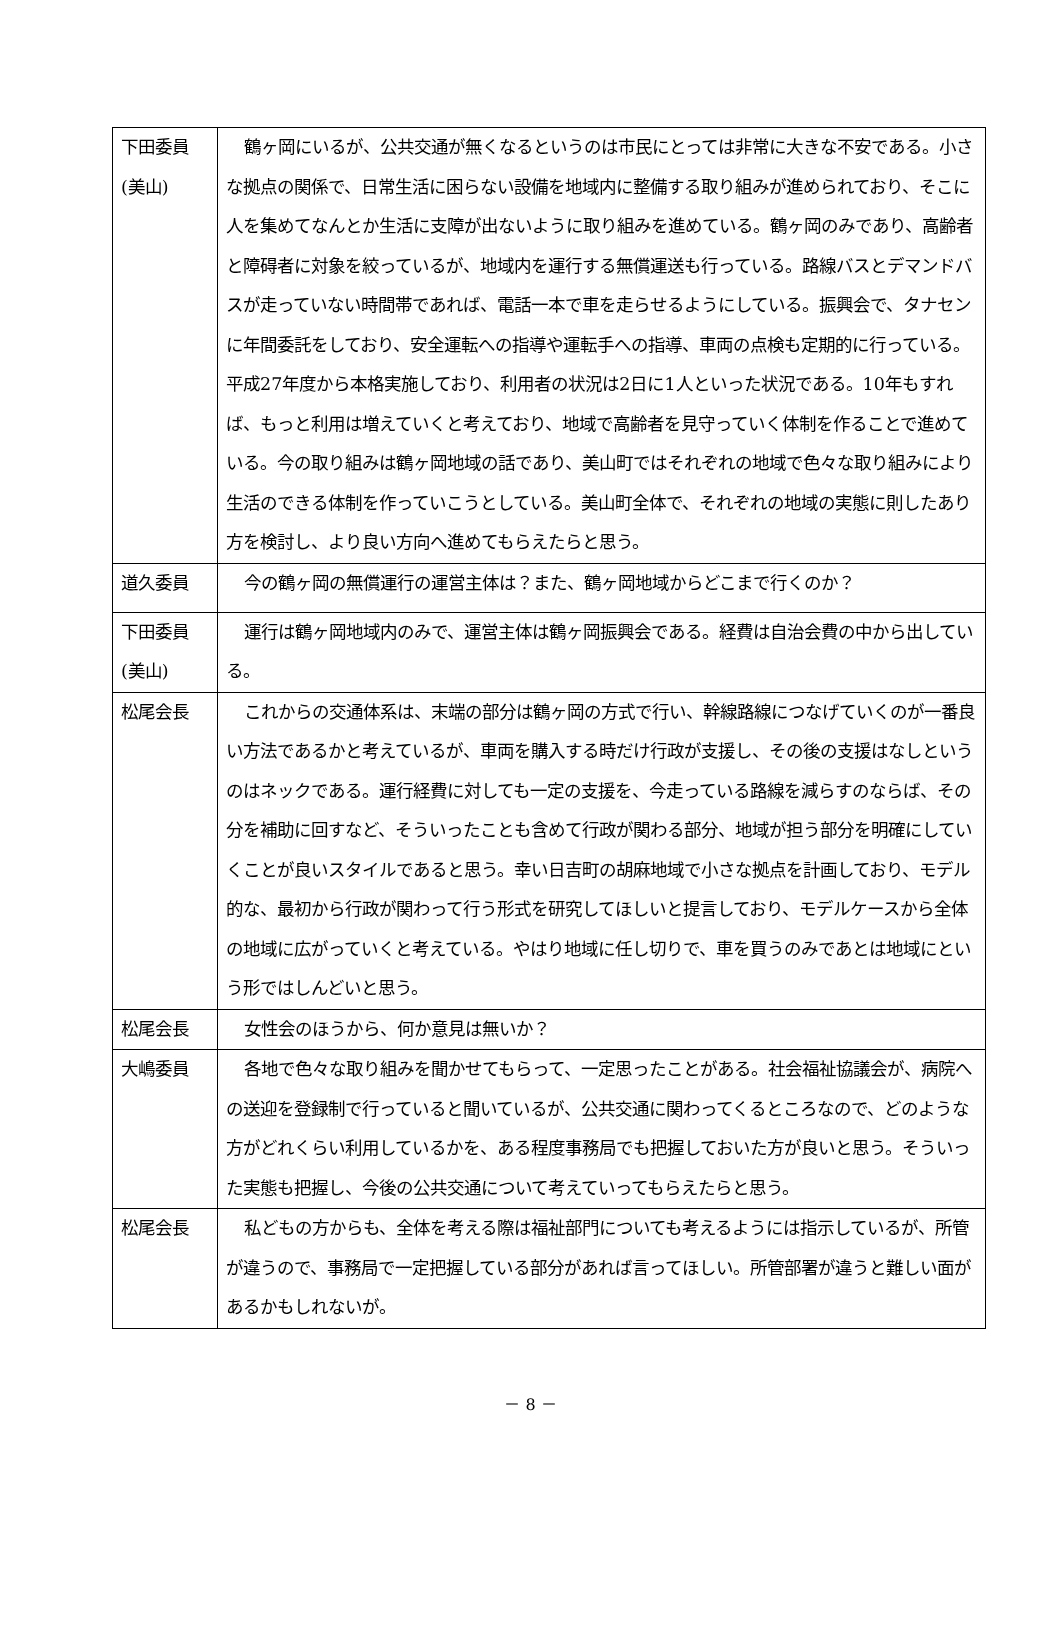| 下田委員 (美山) | 鶴ヶ岡にいるが、公共交通が無くなるというのは市民にとっては非常に大きな不安である。小さな拠点の関係で、日常生活に困らない設備を地域内に整備する取り組みが進められており、そこに人を集めてなんとか生活に支障が出ないように取り組みを進めている。鶴ヶ岡のみであり、高齢者と障碍者に対象を絞っているが、地域内を運行する無償運送も行っている。路線バスとデマンドバスが走っていない時間帯であれば、電話一本で車を走らせるようにしている。振興会で、タナセンに年間委託をしており、安全運転への指導や運転手への指導、車両の点検も定期的に行っている。平成27年度から本格実施しており、利用者の状況は2日に1人といった状況である。10年もすれば、もっと利用は増えていくと考えており、地域で高齢者を見守っていく体制を作ることで進めている。今の取り組みは鶴ヶ岡地域の話であり、美山町ではそれぞれの地域で色々な取り組みにより生活のできる体制を作っていこうとしている。美山町全体で、それぞれの地域の実態に則したあり方を検討し、より良い方向へ進めてもらえたらと思う。 |
| 道久委員 | 今の鶴ヶ岡の無償運行の運営主体は？また、鶴ヶ岡地域からどこまで行くのか？ |
| 下田委員 (美山) | 運行は鶴ヶ岡地域内のみで、運営主体は鶴ヶ岡振興会である。経費は自治会費の中から出している。 |
| 松尾会長 | これからの交通体系は、末端の部分は鶴ヶ岡の方式で行い、幹線路線につなげていくのが一番良い方法であるかと考えているが、車両を購入する時だけ行政が支援し、その後の支援はなしというのはネックである。運行経費に対しても一定の支援を、今走っている路線を減らすのならば、その分を補助に回すなど、そういったことも含めて行政が関わる部分、地域が担う部分を明確にしていくことが良いスタイルであると思う。幸い日吉町の胡麻地域で小さな拠点を計画しており、モデル的な、最初から行政が関わって行う形式を研究してほしいと提言しており、モデルケースから全体の地域に広がっていくと考えている。やはり地域に任し切りで、車を買うのみであとは地域にという形ではしんどいと思う。 |
| 松尾会長 | 女性会のほうから、何か意見は無いか？ |
| 大嶋委員 | 各地で色々な取り組みを聞かせてもらって、一定思ったことがある。社会福祉協議会が、病院への送迎を登録制で行っていると聞いているが、公共交通に関わってくるところなので、どのような方がどれくらい利用しているかを、ある程度事務局でも把握しておいた方が良いと思う。そういった実態も把握し、今後の公共交通について考えていってもらえたらと思う。 |
| 松尾会長 | 私どもの方からも、全体を考える際は福祉部門についても考えるようには指示しているが、所管が違うので、事務局で一定把握している部分があれば言ってほしい。所管部署が違うと難しい面があるかもしれないが。 |
－ 8 －